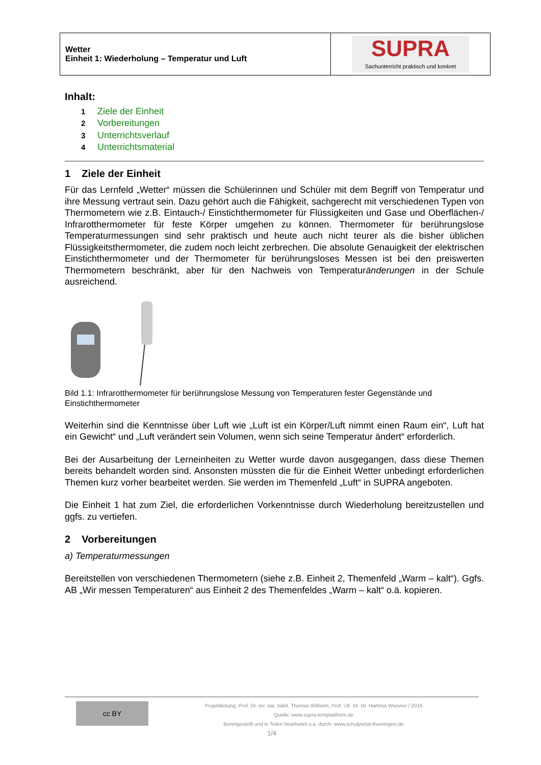| Wetter Einheit 1: Wiederholung – Temperatur und Luft | SUPRA Sachunterricht praktisch und konkret |
Inhalt:
1 Ziele der Einheit
2 Vorbereitungen
3 Unterrichtsverlauf
4 Unterrichtsmaterial
1 Ziele der Einheit
Für das Lernfeld „Wetter“ müssen die Schülerinnen und Schüler mit dem Begriff von Temperatur und ihre Messung vertraut sein. Dazu gehört auch die Fähigkeit, sachgerecht mit verschiedenen Typen von Thermometern wie z.B. Eintauch-/ Einstichthermometer für Flüssigkeiten und Gase und Oberflächen-/ Infrarotthermometer für feste Körper umgehen zu können. Thermometer für berührungslose Temperaturmessungen sind sehr praktisch und heute auch nicht teurer als die bisher üblichen Flüssigkeitsthermometer, die zudem noch leicht zerbrechen. Die absolute Genauigkeit der elektrischen Einstichthermometer und der Thermometer für berührungsloses Messen ist bei den preiswerten Thermometern beschränkt, aber für den Nachweis von Temperaturänderungen in der Schule ausreichend.
Bild 1.1: Infrarotthermometer für berührungslose Messung von Temperaturen fester Gegenstände und Einstichthermometer
Weiterhin sind die Kenntnisse über Luft wie „Luft ist ein Körper/Luft nimmt einen Raum ein“, Luft hat ein Gewicht“ und „Luft verändert sein Volumen, wenn sich seine Temperatur ändert“ erforderlich.
Bei der Ausarbeitung der Lerneinheiten zu Wetter wurde davon ausgegangen, dass diese Themen bereits behandelt worden sind. Ansonsten müssten die für die Einheit Wetter unbedingt erforderlichen Themen kurz vorher bearbeitet werden. Sie werden im Themenfeld „Luft“ in SUPRA angeboten.
Die Einheit 1 hat zum Ziel, die erforderlichen Vorkenntnisse durch Wiederholung bereitzustellen und ggfs. zu vertiefen.
2 Vorbereitungen
a) Temperaturmessungen
Bereitstellen von verschiedenen Thermometern (siehe z.B. Einheit 2, Themenfeld „Warm – kalt“). Ggfs. AB „Wir messen Temperaturen“ aus Einheit 2 des Themenfeldes „Warm – kalt“ o.ä. kopieren.
cc BY
Projektleitung: Prof. Dr. rer. nat. habil. Thomas Wilhelm, Prof. i.R. Dr. Dr. Hartmut Wiesner / 2016
Quelle: www.supra-lernplattform.de
Bereitgestellt und in Teilen bearbeitet u.a. durch: www.schulportal-thueringen.de
1/4